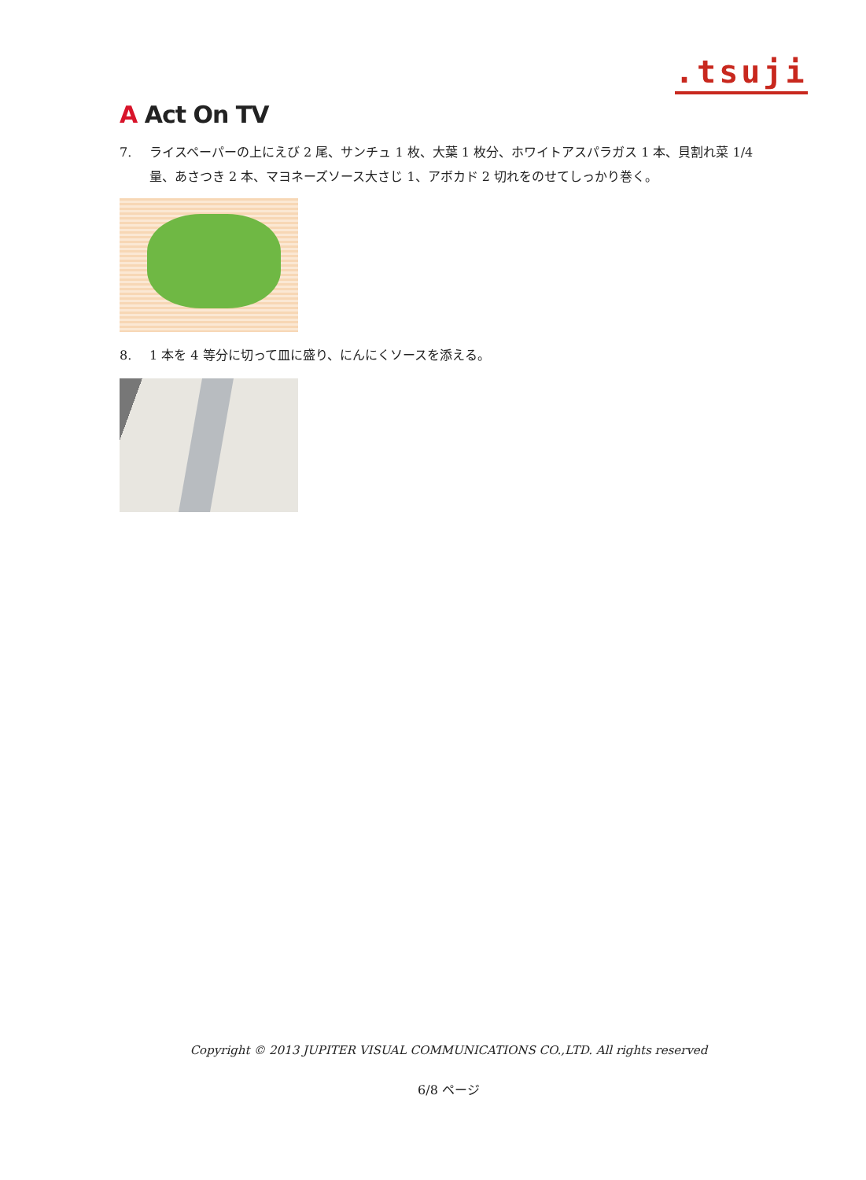.tsuji
A Act On TV
7. ライスペーパーの上にえび 2 尾、サンチュ 1 枚、大葉 1 枚分、ホワイトアスパラガス 1 本、貝割れ菜 1/4 量、あさつき 2 本、マヨネーズソース大さじ 1、アボカド 2 切れをのせてしっかり巻く。
8. 1 本を 4 等分に切って皿に盛り、にんにくソースを添える。
Copyright © 2013 JUPITER VISUAL COMMUNICATIONS CO.,LTD. All rights reserved
6/8 ページ